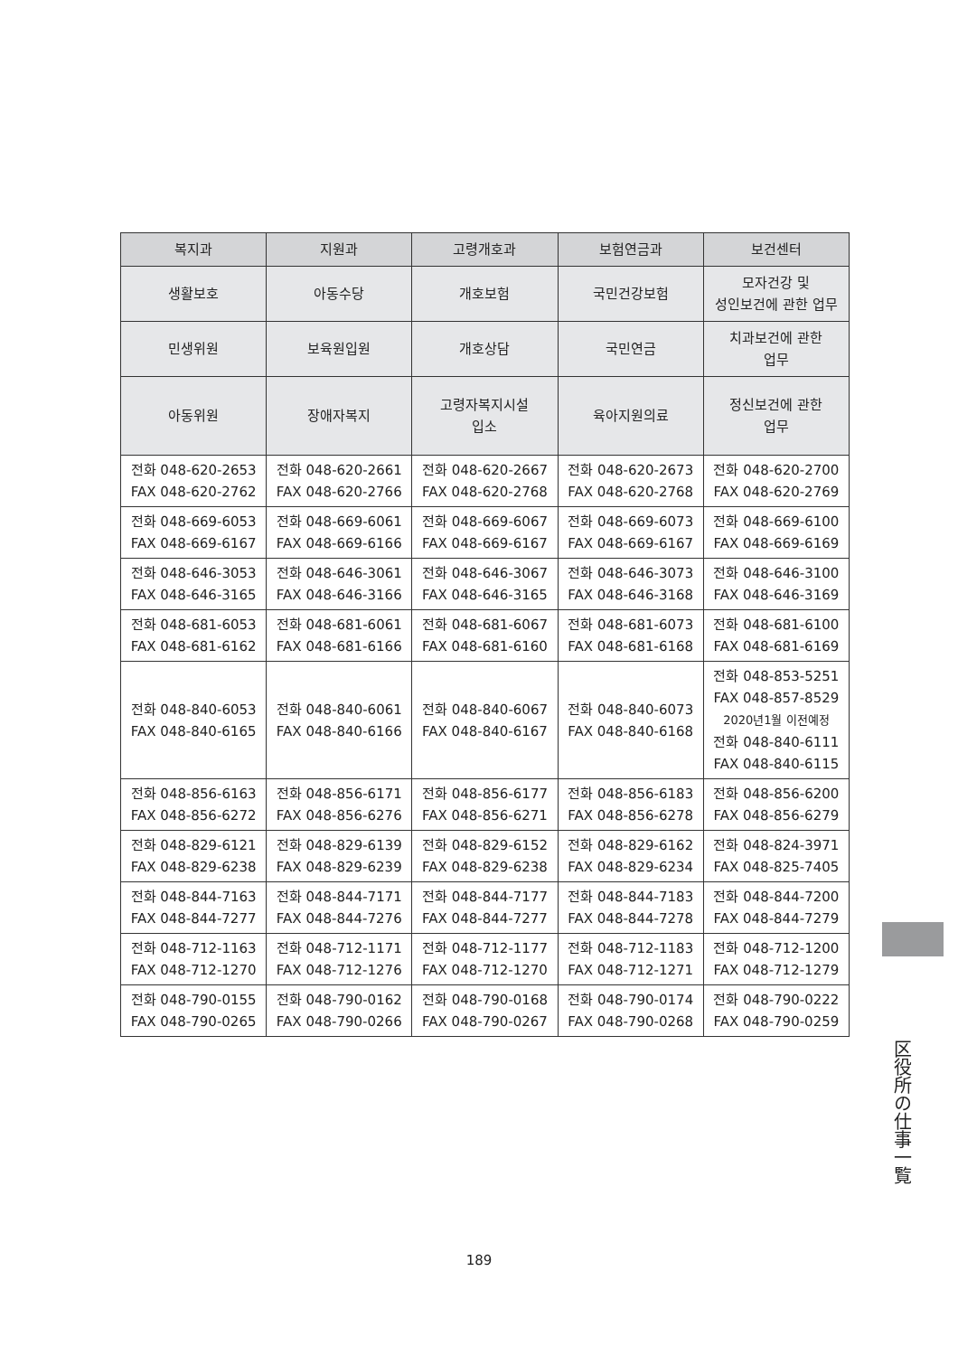| 복지과 | 지원과 | 고령개호과 | 보험연금과 | 보건센터 |
| --- | --- | --- | --- | --- |
| 생활보호 | 아동수당 | 개호보험 | 국민건강보험 | 모자건강 및 성인보건에 관한 업무 |
| 민생위원 | 보육원입원 | 개호상담 | 국민연금 | 치과보건에 관한 업무 |
| 아동위원 | 장애자복지 | 고령자복지시설 입소 | 육아지원의료 | 정신보건에 관한 업무 |
| 전화 048-620-2653 FAX 048-620-2762 | 전화 048-620-2661 FAX 048-620-2766 | 전화 048-620-2667 FAX 048-620-2768 | 전화 048-620-2673 FAX 048-620-2768 | 전화 048-620-2700 FAX 048-620-2769 |
| 전화 048-669-6053 FAX 048-669-6167 | 전화 048-669-6061 FAX 048-669-6166 | 전화 048-669-6067 FAX 048-669-6167 | 전화 048-669-6073 FAX 048-669-6167 | 전화 048-669-6100 FAX 048-669-6169 |
| 전화 048-646-3053 FAX 048-646-3165 | 전화 048-646-3061 FAX 048-646-3166 | 전화 048-646-3067 FAX 048-646-3165 | 전화 048-646-3073 FAX 048-646-3168 | 전화 048-646-3100 FAX 048-646-3169 |
| 전화 048-681-6053 FAX 048-681-6162 | 전화 048-681-6061 FAX 048-681-6166 | 전화 048-681-6067 FAX 048-681-6160 | 전화 048-681-6073 FAX 048-681-6168 | 전화 048-681-6100 FAX 048-681-6169 |
| 전화 048-840-6053 FAX 048-840-6165 | 전화 048-840-6061 FAX 048-840-6166 | 전화 048-840-6067 FAX 048-840-6167 | 전화 048-840-6073 FAX 048-840-6168 | 전화 048-853-5251 FAX 048-857-8529 2020년1월 이전예정 전화 048-840-6111 FAX 048-840-6115 |
| 전화 048-856-6163 FAX 048-856-6272 | 전화 048-856-6171 FAX 048-856-6276 | 전화 048-856-6177 FAX 048-856-6271 | 전화 048-856-6183 FAX 048-856-6278 | 전화 048-856-6200 FAX 048-856-6279 |
| 전화 048-829-6121 FAX 048-829-6238 | 전화 048-829-6139 FAX 048-829-6239 | 전화 048-829-6152 FAX 048-829-6238 | 전화 048-829-6162 FAX 048-829-6234 | 전화 048-824-3971 FAX 048-825-7405 |
| 전화 048-844-7163 FAX 048-844-7277 | 전화 048-844-7171 FAX 048-844-7276 | 전화 048-844-7177 FAX 048-844-7277 | 전화 048-844-7183 FAX 048-844-7278 | 전화 048-844-7200 FAX 048-844-7279 |
| 전화 048-712-1163 FAX 048-712-1270 | 전화 048-712-1171 FAX 048-712-1276 | 전화 048-712-1177 FAX 048-712-1270 | 전화 048-712-1183 FAX 048-712-1271 | 전화 048-712-1200 FAX 048-712-1279 |
| 전화 048-790-0155 FAX 048-790-0265 | 전화 048-790-0162 FAX 048-790-0266 | 전화 048-790-0168 FAX 048-790-0267 | 전화 048-790-0174 FAX 048-790-0268 | 전화 048-790-0222 FAX 048-790-0259 |
区役所の仕事一覧
189